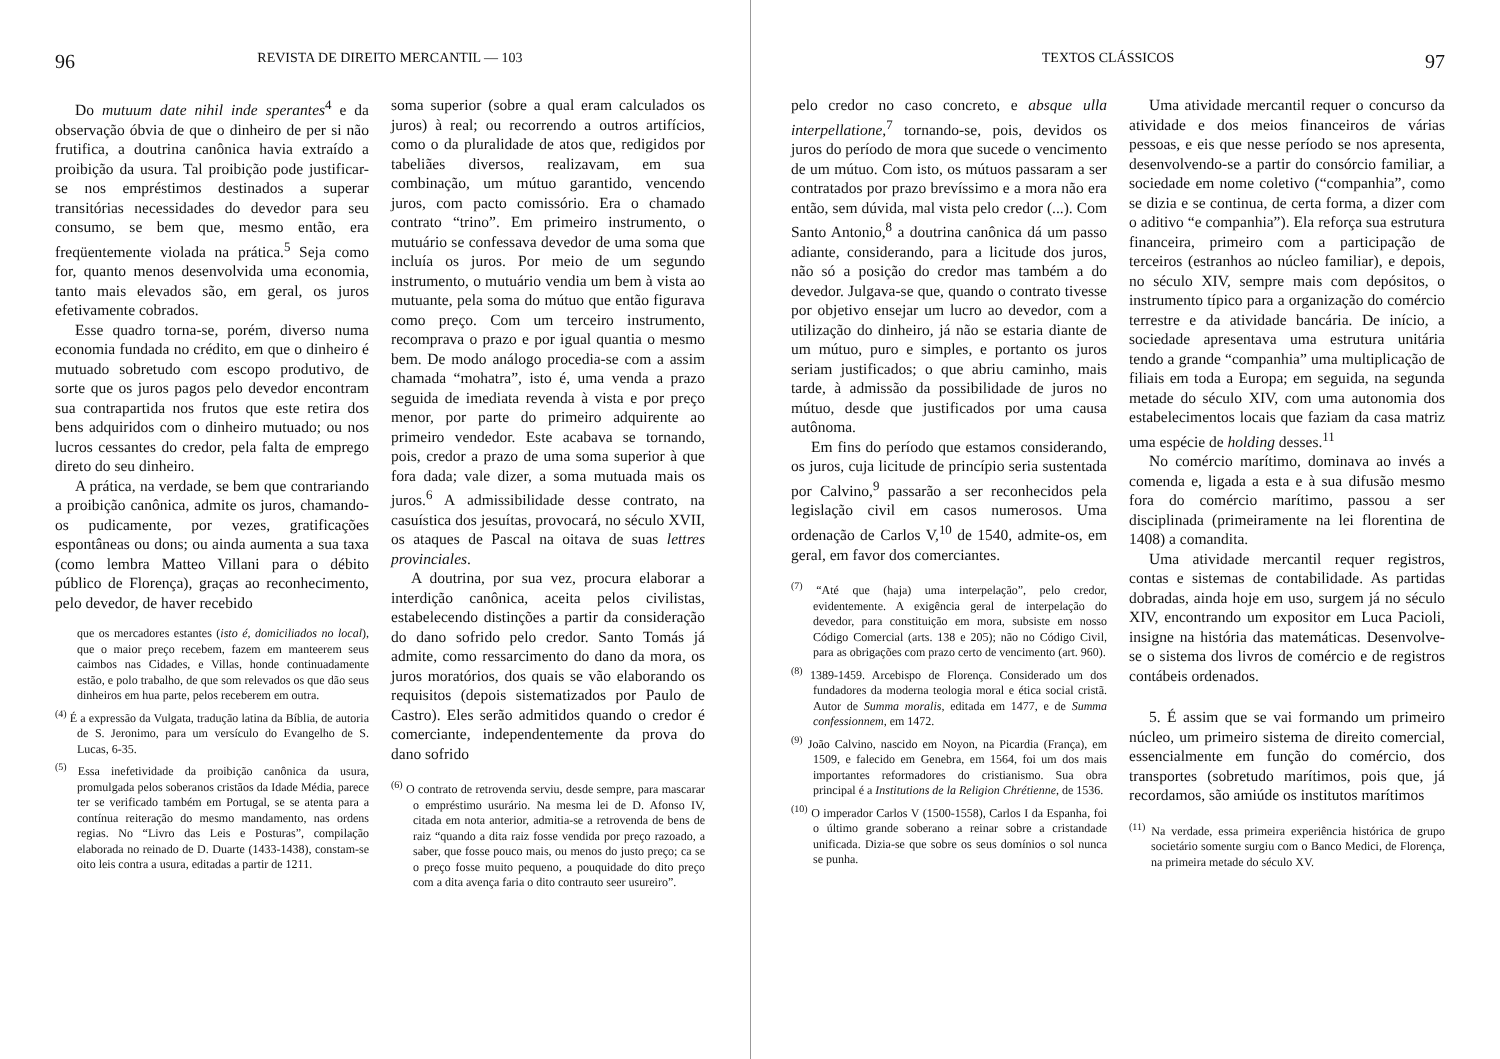96 REVISTA DE DIREITO MERCANTIL — 103
Do mutuum date nihil inde sperantes<sup>4</sup> e da observação óbvia de que o dinheiro de per si não frutifica, a doutrina canônica havia extraído a proibição da usura. Tal proibição pode justificar-se nos empréstimos destinados a superar transitórias necessidades do devedor para seu consumo, se bem que, mesmo então, era freqüentemente violada na prática.<sup>5</sup> Seja como for, quanto menos desenvolvida uma economia, tanto mais elevados são, em geral, os juros efetivamente cobrados.
Esse quadro torna-se, porém, diverso numa economia fundada no crédito, em que o dinheiro é mutuado sobretudo com escopo produtivo, de sorte que os juros pagos pelo devedor encontram sua contrapartida nos frutos que este retira dos bens adquiridos com o dinheiro mutuado; ou nos lucros cessantes do credor, pela falta de emprego direto do seu dinheiro.
A prática, na verdade, se bem que contrariando a proibição canônica, admite os juros, chamando-os pudicamente, por vezes, gratificações espontâneas ou dons; ou ainda aumenta a sua taxa (como lembra Matteo Villani para o débito público de Florença), graças ao reconhecimento, pelo devedor, de haver recebido
que os mercadores estantes (isto é, domiciliados no local), que o maior preço recebem, fazem em manteerem seus caimbos nas Cidades, e Villas, honde continuadamente estão, e polo trabalho, de que som relevados os que dão seus dinheiros em hua parte, pelos receberem em outra.
<sup>(4)</sup> É a expressão da Vulgata, tradução latina da Bíblia, de autoria de S. Jeronimo, para um versículo do Evangelho de S. Lucas, 6-35.
<sup>(5)</sup> Essa inefetividade da proibição canônica da usura, promulgada pelos soberanos cristãos da Idade Média, parece ter se verificado também em Portugal, se se atenta para a contínua reiteração do mesmo mandamento, nas ordens regias. No “Livro das Leis e Posturas”, compilação elaborada no reinado de D. Duarte (1433-1438), constam-se oito leis contra a usura, editadas a partir de 1211.
soma superior (sobre a qual eram calculados os juros) à real; ou recorrendo a outros artifícios, como o da pluralidade de atos que, redigidos por tabeliães diversos, realizavam, em sua combinação, um mútuo garantido, vencendo juros, com pacto comissório. Era o chamado contrato “trino”. Em primeiro instrumento, o mutuário se confessava devedor de uma soma que incluía os juros. Por meio de um segundo instrumento, o mutuário vendia um bem à vista ao mutuante, pela soma do mútuo que então figurava como preço. Com um terceiro instrumento, recomprava o prazo e por igual quantia o mesmo bem. De modo análogo procedia-se com a assim chamada “mohatra”, isto é, uma venda a prazo seguida de imediata revenda à vista e por preço menor, por parte do primeiro adquirente ao primeiro vendedor. Este acabava se tornando, pois, credor a prazo de uma soma superior à que fora dada; vale dizer, a soma mutuada mais os juros.<sup>6</sup> A admissibilidade desse contrato, na casuística dos jesuítas, provocará, no século XVII, os ataques de Pascal na oitava de suas lettres provinciales.
A doutrina, por sua vez, procura elaborar a interdição canônica, aceita pelos civilistas, estabelecendo distinções a partir da consideração do dano sofrido pelo credor. Santo Tomás já admite, como ressarcimento do dano da mora, os juros moratórios, dos quais se vão elaborando os requisitos (depois sistematizados por Paulo de Castro). Eles serão admitidos quando o credor é comerciante, independentemente da prova do dano sofrido
<sup>(6)</sup> O contrato de retrovenda serviu, desde sempre, para mascarar o empréstimo usurário. Na mesma lei de D. Afonso IV, citada em nota anterior, admitia-se a retrovenda de bens de raiz “quando a dita raiz fosse vendida por preço razoado, a saber, que fosse pouco mais, ou menos do justo preço; ca se o preço fosse muito pequeno, a pouquidade do dito preço com a dita avença faria o dito contrauto seer usureiro”.
TEXTOS CLÁSSICOS 97
pelo credor no caso concreto, e absque ulla interpellatione,<sup>7</sup> tornando-se, pois, devidos os juros do período de mora que sucede o vencimento de um mútuo. Com isto, os mútuos passaram a ser contratados por prazo brevíssimo e a mora não era então, sem dúvida, mal vista pelo credor (...). Com Santo Antonio,<sup>8</sup> a doutrina canônica dá um passo adiante, considerando, para a licitude dos juros, não só a posição do credor mas também a do devedor. Julgava-se que, quando o contrato tivesse por objetivo ensejar um lucro ao devedor, com a utilização do dinheiro, já não se estaria diante de um mútuo, puro e simples, e portanto os juros seriam justificados; o que abriu caminho, mais tarde, à admissão da possibilidade de juros no mútuo, desde que justificados por uma causa autônoma.
Em fins do período que estamos considerando, os juros, cuja licitude de princípio seria sustentada por Calvino,<sup>9</sup> passarão a ser reconhecidos pela legislação civil em casos numerosos. Uma ordenação de Carlos V,<sup>10</sup> de 1540, admite-os, em geral, em favor dos comerciantes.
<sup>(7)</sup> “Até que (haja) uma interpelação”, pelo credor, evidentemente. A exigência geral de interpelação do devedor, para constituição em mora, subsiste em nosso Código Comercial (arts. 138 e 205); não no Código Civil, para as obrigações com prazo certo de vencimento (art. 960).
<sup>(8)</sup> 1389-1459. Arcebispo de Florença. Considerado um dos fundadores da moderna teologia moral e ética social cristã. Autor de Summa moralis, editada em 1477, e de Summa confessionnem, em 1472.
<sup>(9)</sup> João Calvino, nascido em Noyon, na Picardia (França), em 1509, e falecido em Genebra, em 1564, foi um dos mais importantes reformadores do cristianismo. Sua obra principal é a Institutions de la Religion Chrétienne, de 1536.
<sup>(10)</sup> O imperador Carlos V (1500-1558), Carlos I da Espanha, foi o último grande soberano a reinar sobre a cristandade unificada. Dizia-se que sobre os seus domínios o sol nunca se punha.
Uma atividade mercantil requer o concurso da atividade e dos meios financeiros de várias pessoas, e eis que nesse período se nos apresenta, desenvolvendo-se a partir do consórcio familiar, a sociedade em nome coletivo (“companhia”, como se dizia e se continua, de certa forma, a dizer com o aditivo “e companhia”). Ela reforça sua estrutura financeira, primeiro com a participação de terceiros (estranhos ao núcleo familiar), e depois, no século XIV, sempre mais com depósitos, o instrumento típico para a organização do comércio terrestre e da atividade bancária. De início, a sociedade apresentava uma estrutura unitária tendo a grande “companhia” uma multiplicação de filiais em toda a Europa; em seguida, na segunda metade do século XIV, com uma autonomia dos estabelecimentos locais que faziam da casa matriz uma espécie de holding desses.<sup>11</sup>
No comércio marítimo, dominava ao invés a comenda e, ligada a esta e à sua difusão mesmo fora do comércio marítimo, passou a ser disciplinada (primeiramente na lei florentina de 1408) a comandita.
Uma atividade mercantil requer registros, contas e sistemas de contabilidade. As partidas dobradas, ainda hoje em uso, surgem já no século XIV, encontrando um expositor em Luca Pacioli, insigne na história das matemáticas. Desenvolve-se o sistema dos livros de comércio e de registros contábeis ordenados.
5. É assim que se vai formando um primeiro núcleo, um primeiro sistema de direito comercial, essencialmente em função do comércio, dos transportes (sobretudo marítimos, pois que, já recordamos, são amiúde os institutos marítimos
<sup>(11)</sup> Na verdade, essa primeira experiência histórica de grupo societário somente surgiu com o Banco Medici, de Florença, na primeira metade do século XV.